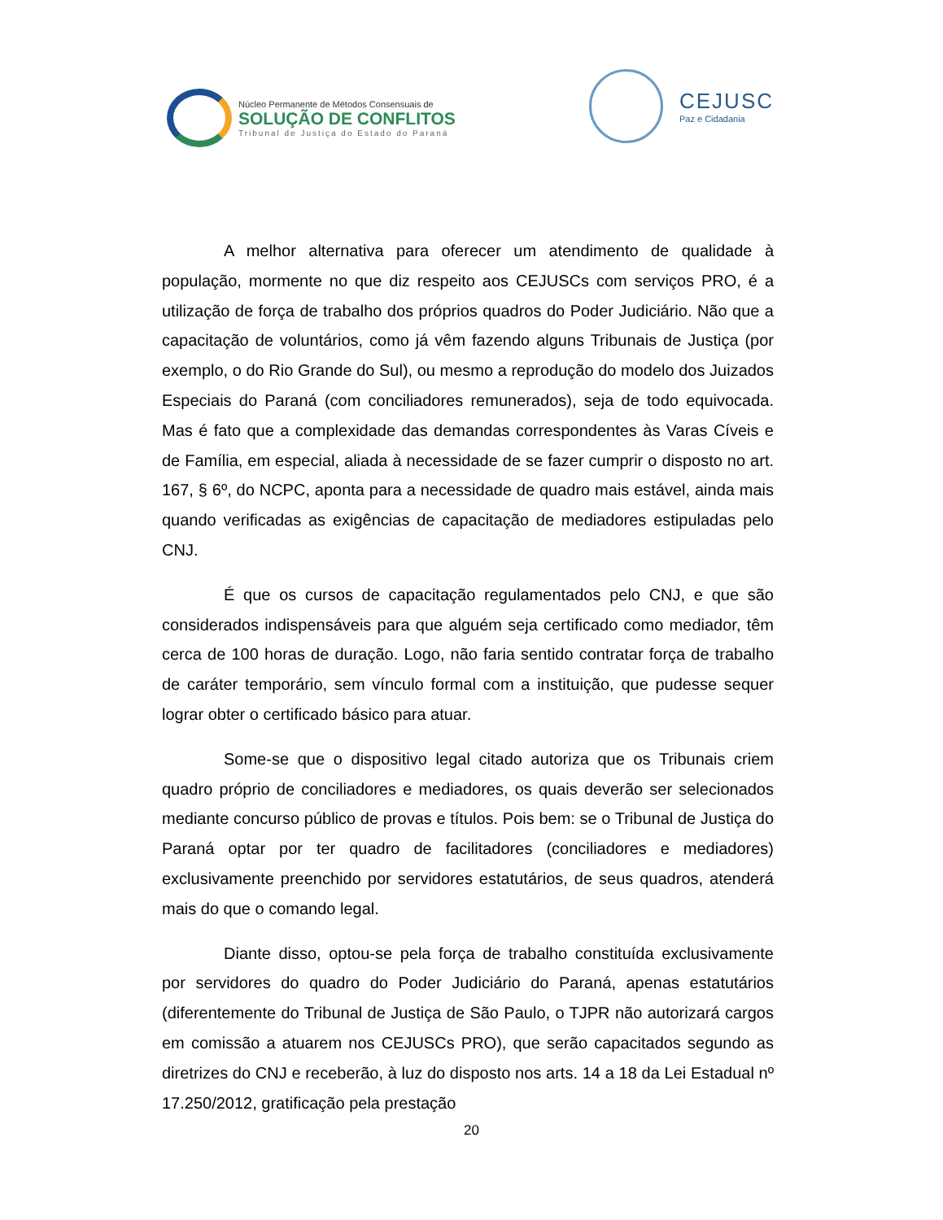Núcleo Permanente de Métodos Consensuais de
SOLUÇÃO DE CONFLITOS
Tribunal de Justiça do Estado do Paraná
CEJUSC
Paz e Cidadania
A melhor alternativa para oferecer um atendimento de qualidade à população, mormente no que diz respeito aos CEJUSCs com serviços PRO, é a utilização de força de trabalho dos próprios quadros do Poder Judiciário. Não que a capacitação de voluntários, como já vêm fazendo alguns Tribunais de Justiça (por exemplo, o do Rio Grande do Sul), ou mesmo a reprodução do modelo dos Juizados Especiais do Paraná (com conciliadores remunerados), seja de todo equivocada. Mas é fato que a complexidade das demandas correspondentes às Varas Cíveis e de Família, em especial, aliada à necessidade de se fazer cumprir o disposto no art. 167, § 6º, do NCPC, aponta para a necessidade de quadro mais estável, ainda mais quando verificadas as exigências de capacitação de mediadores estipuladas pelo CNJ.
É que os cursos de capacitação regulamentados pelo CNJ, e que são considerados indispensáveis para que alguém seja certificado como mediador, têm cerca de 100 horas de duração. Logo, não faria sentido contratar força de trabalho de caráter temporário, sem vínculo formal com a instituição, que pudesse sequer lograr obter o certificado básico para atuar.
Some-se que o dispositivo legal citado autoriza que os Tribunais criem quadro próprio de conciliadores e mediadores, os quais deverão ser selecionados mediante concurso público de provas e títulos. Pois bem: se o Tribunal de Justiça do Paraná optar por ter quadro de facilitadores (conciliadores e mediadores) exclusivamente preenchido por servidores estatutários, de seus quadros, atenderá mais do que o comando legal.
Diante disso, optou-se pela força de trabalho constituída exclusivamente por servidores do quadro do Poder Judiciário do Paraná, apenas estatutários (diferentemente do Tribunal de Justiça de São Paulo, o TJPR não autorizará cargos em comissão a atuarem nos CEJUSCs PRO), que serão capacitados segundo as diretrizes do CNJ e receberão, à luz do disposto nos arts. 14 a 18 da Lei Estadual nº 17.250/2012, gratificação pela prestação
20